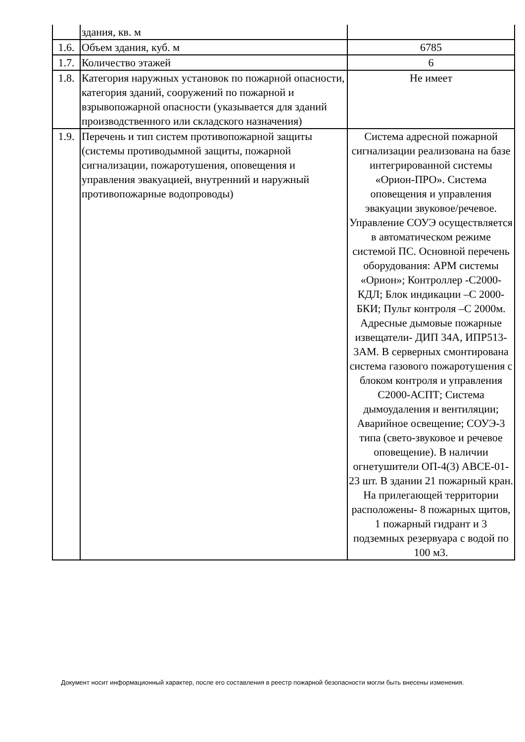| | здания, кв. м | |
| 1.6. | Объем здания, куб. м | 6785 |
| 1.7. | Количество этажей | 6 |
| 1.8. | Категория наружных установок по пожарной опасности, категория зданий, сооружений по пожарной и взрывопожарной опасности (указывается для зданий производственного или складского назначения) | Не имеет |
| 1.9. | Перечень и тип систем противопожарной защиты (системы противодымной защиты, пожарной сигнализации, пожаротушения, оповещения и управления эвакуацией, внутренний и наружный противопожарные водопроводы) | Система адресной пожарной сигнализации реализована на базе интегрированной системы «Орион-ПРО». Система оповещения и управления эвакуации звуковое/речевое. Управление СОУЭ осуществляется в автоматическом режиме системой ПС. Основной перечень оборудования: АРМ системы «Орион»; Контроллер -С2000-КДЛ; Блок индикации –С 2000-БКИ; Пульт контроля –С 2000м. Адресные дымовые пожарные извещатели- ДИП 34А, ИПР513-3АМ. В серверных смонтирована система газового пожаротушения с блоком контроля и управления С2000-АСПТ; Система дымоудаления и вентиляции; Аварийное освещение; СОУЭ-3 типа (свето-звуковое и речевое оповещение). В наличии огнетушители ОП-4(3) АВСЕ-01-23 шт. В здании 21 пожарный кран. На прилегающей территории расположены- 8 пожарных щитов, 1 пожарный гидрант и 3 подземных резервуара с водой по 100 м3. |
Документ носит информационный характер, после его составления в реестр пожарной безопасности могли быть внесены изменения.